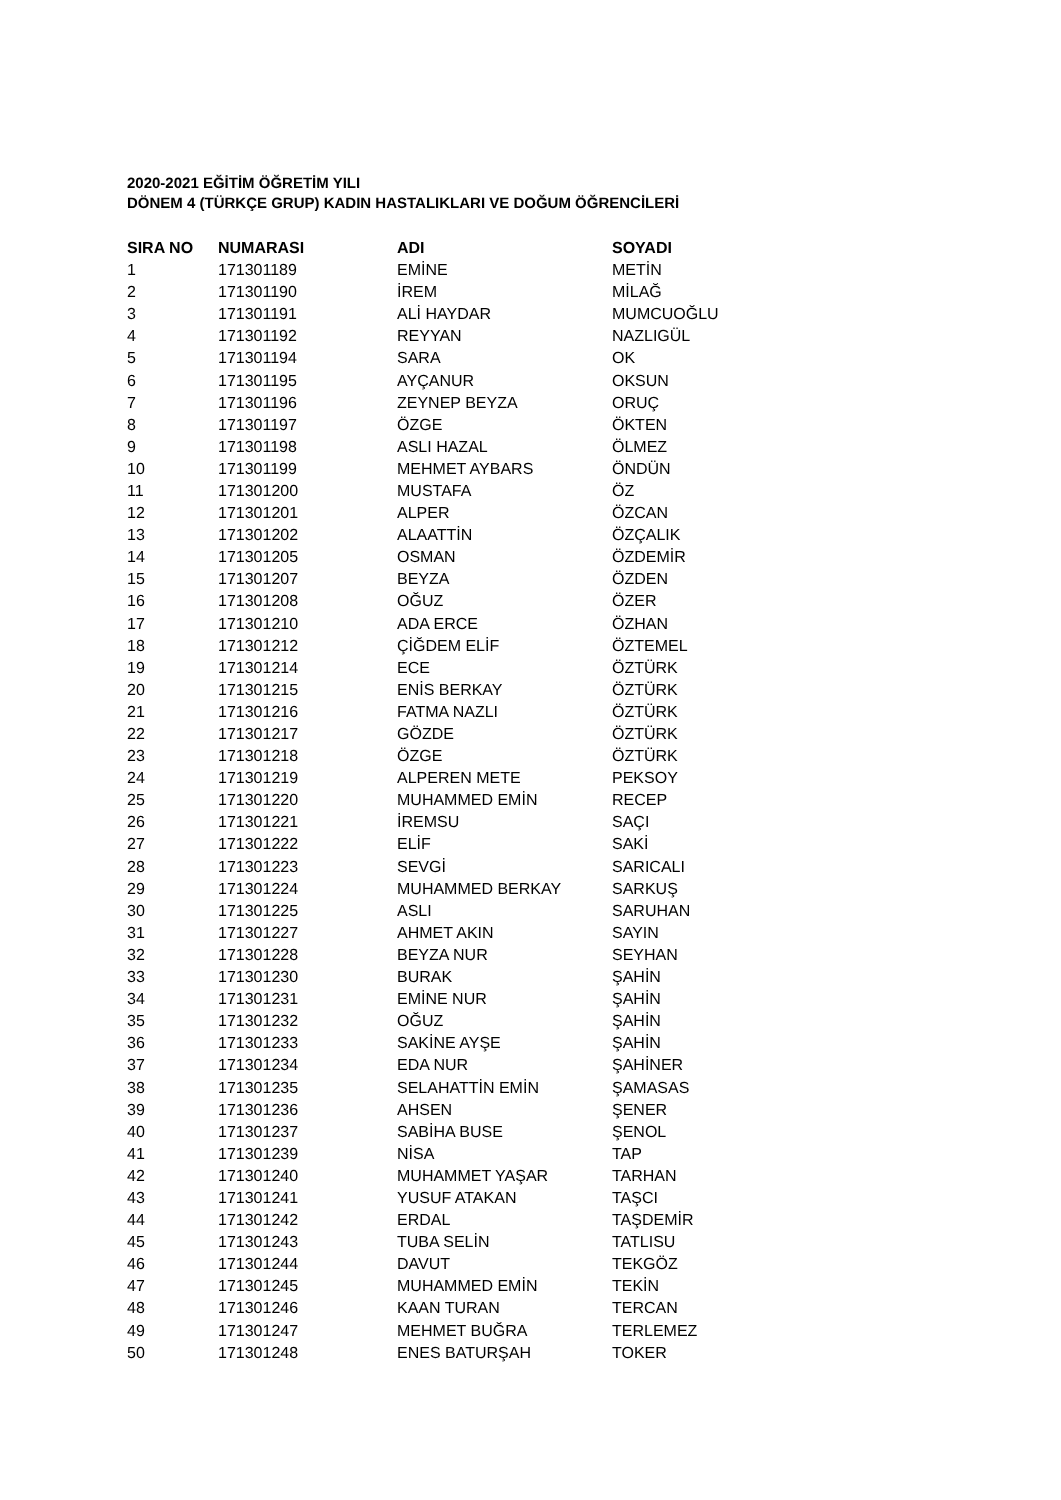2020-2021 EĞİTİM ÖĞRETİM YILI
DÖNEM 4 (TÜRKÇE GRUP) KADIN HASTALIKLARI VE DOĞUM ÖĞRENCİLERİ
| SIRA NO | NUMARASI | ADI | SOYADI |
| --- | --- | --- | --- |
| 1 | 171301189 | EMİNE | METİN |
| 2 | 171301190 | İREM | MİLAĞ |
| 3 | 171301191 | ALİ HAYDAR | MUMCUOĞLU |
| 4 | 171301192 | REYYAN | NAZLIGÜL |
| 5 | 171301194 | SARA | OK |
| 6 | 171301195 | AYÇANUR | OKSUN |
| 7 | 171301196 | ZEYNEP BEYZA | ORUÇ |
| 8 | 171301197 | ÖZGE | ÖKTEN |
| 9 | 171301198 | ASLI HAZAL | ÖLMEZ |
| 10 | 171301199 | MEHMET AYBARS | ÖNDÜN |
| 11 | 171301200 | MUSTAFA | ÖZ |
| 12 | 171301201 | ALPER | ÖZCAN |
| 13 | 171301202 | ALAATTİN | ÖZÇALIK |
| 14 | 171301205 | OSMAN | ÖZDEMİR |
| 15 | 171301207 | BEYZA | ÖZDEN |
| 16 | 171301208 | OĞUZ | ÖZER |
| 17 | 171301210 | ADA ERCE | ÖZHAN |
| 18 | 171301212 | ÇİĞDEM ELİF | ÖZTEMEL |
| 19 | 171301214 | ECE | ÖZTÜRK |
| 20 | 171301215 | ENİS BERKAY | ÖZTÜRK |
| 21 | 171301216 | FATMA NAZLI | ÖZTÜRK |
| 22 | 171301217 | GÖZDE | ÖZTÜRK |
| 23 | 171301218 | ÖZGE | ÖZTÜRK |
| 24 | 171301219 | ALPEREN METE | PEKSOY |
| 25 | 171301220 | MUHAMMED EMİN | RECEP |
| 26 | 171301221 | İREMSU | SAÇI |
| 27 | 171301222 | ELİF | SAKİ |
| 28 | 171301223 | SEVGİ | SARICALI |
| 29 | 171301224 | MUHAMMED BERKAY | SARKUŞ |
| 30 | 171301225 | ASLI | SARUHAN |
| 31 | 171301227 | AHMET AKIN | SAYIN |
| 32 | 171301228 | BEYZA NUR | SEYHAN |
| 33 | 171301230 | BURAK | ŞAHİN |
| 34 | 171301231 | EMİNE NUR | ŞAHİN |
| 35 | 171301232 | OĞUZ | ŞAHİN |
| 36 | 171301233 | SAKİNE AYŞE | ŞAHİN |
| 37 | 171301234 | EDA NUR | ŞAHİNER |
| 38 | 171301235 | SELAHATTİN EMİN | ŞAMASAS |
| 39 | 171301236 | AHSEN | ŞENER |
| 40 | 171301237 | SABİHA BUSE | ŞENOL |
| 41 | 171301239 | NİSA | TAP |
| 42 | 171301240 | MUHAMMET YAŞAR | TARHAN |
| 43 | 171301241 | YUSUF ATAKAN | TAŞCI |
| 44 | 171301242 | ERDAL | TAŞDEMİR |
| 45 | 171301243 | TUBA SELİN | TATLISU |
| 46 | 171301244 | DAVUT | TEKGÖZ |
| 47 | 171301245 | MUHAMMED EMİN | TEKİN |
| 48 | 171301246 | KAAN TURAN | TERCAN |
| 49 | 171301247 | MEHMET BUĞRA | TERLEMEZ |
| 50 | 171301248 | ENES BATURŞAH | TOKER |